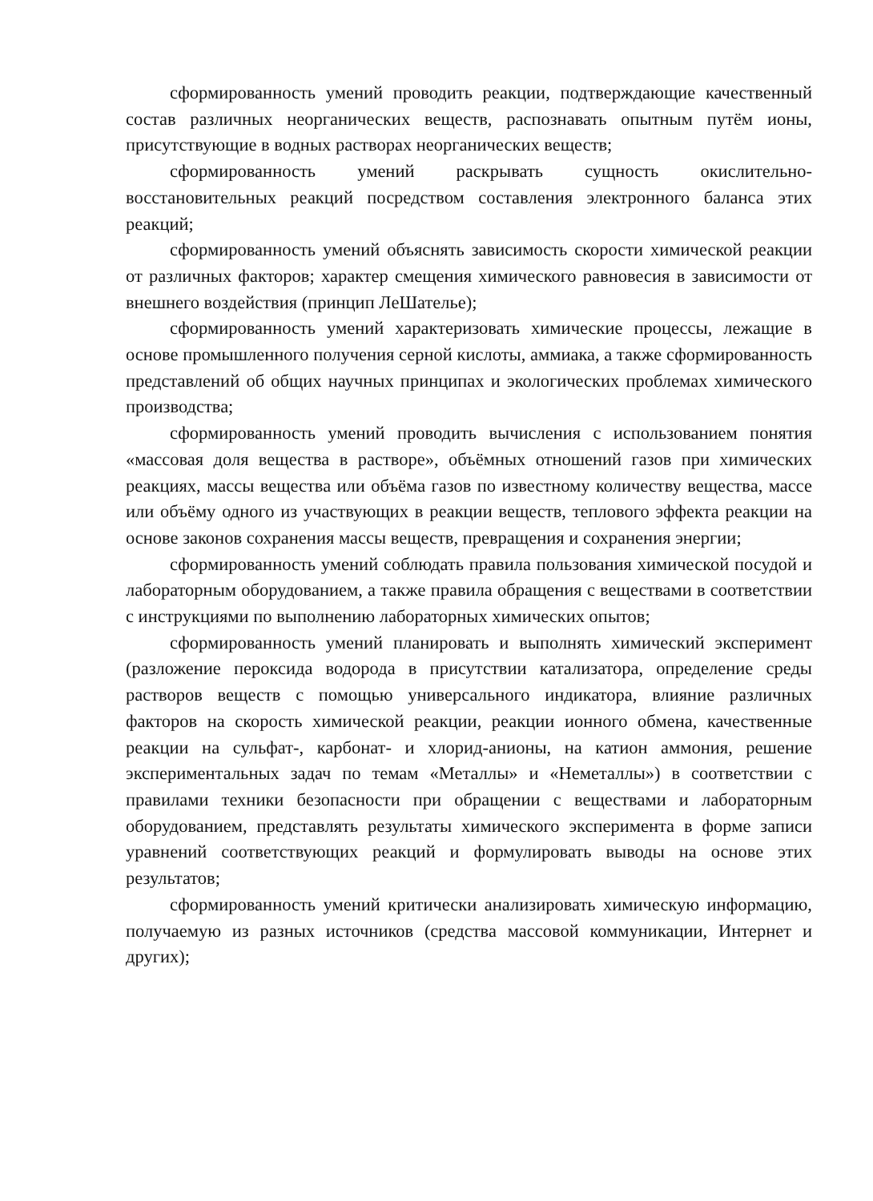сформированность умений проводить реакции, подтверждающие качественный состав различных неорганических веществ, распознавать опытным путём ионы, присутствующие в водных растворах неорганических веществ;
сформированность умений раскрывать сущность окислительно-восстановительных реакций посредством составления электронного баланса этих реакций;
сформированность умений объяснять зависимость скорости химической реакции от различных факторов; характер смещения химического равновесия в зависимости от внешнего воздействия (принцип ЛеШателье);
сформированность умений характеризовать химические процессы, лежащие в основе промышленного получения серной кислоты, аммиака, а также сформированность представлений об общих научных принципах и экологических проблемах химического производства;
сформированность умений проводить вычисления с использованием понятия «массовая доля вещества в растворе», объёмных отношений газов при химических реакциях, массы вещества или объёма газов по известному количеству вещества, массе или объёму одного из участвующих в реакции веществ, теплового эффекта реакции на основе законов сохранения массы веществ, превращения и сохранения энергии;
сформированность умений соблюдать правила пользования химической посудой и лабораторным оборудованием, а также правила обращения с веществами в соответствии с инструкциями по выполнению лабораторных химических опытов;
сформированность умений планировать и выполнять химический эксперимент (разложение пероксида водорода в присутствии катализатора, определение среды растворов веществ с помощью универсального индикатора, влияние различных факторов на скорость химической реакции, реакции ионного обмена, качественные реакции на сульфат-, карбонат- и хлорид-анионы, на катион аммония, решение экспериментальных задач по темам «Металлы» и «Неметаллы») в соответствии с правилами техники безопасности при обращении с веществами и лабораторным оборудованием, представлять результаты химического эксперимента в форме записи уравнений соответствующих реакций и формулировать выводы на основе этих результатов;
сформированность умений критически анализировать химическую информацию, получаемую из разных источников (средства массовой коммуникации, Интернет и других);